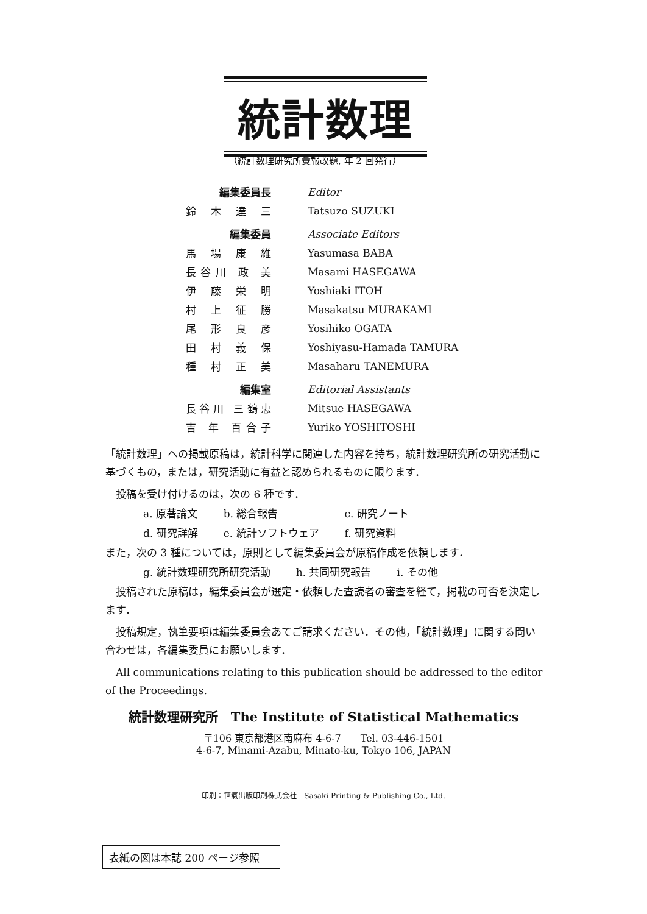統計数理
（統計数理研究所彙報改題, 年 2 回発行）
| 編集委員長 | Editor |
| 鈴 木 達 三 | Tatsuzo SUZUKI |
| 編集委員 | Associate Editors |
| 馬 場 康 維 | Yasumasa BABA |
| 長谷川 政 美 | Masami HASEGAWA |
| 伊 藤 栄 明 | Yoshiaki ITOH |
| 村 上 征 勝 | Masakatsu MURAKAMI |
| 尾 形 良 彦 | Yosihiko OGATA |
| 田 村 義 保 | Yoshiyasu-Hamada TAMURA |
| 種 村 正 美 | Masaharu TANEMURA |
| 編集室 | Editorial Assistants |
| 長谷川 三鶴恵 | Mitsue HASEGAWA |
| 吉 年 百合子 | Yuriko YOSHITOSHI |
「統計数理」への掲載原稿は，統計科学に関連した内容を持ち，統計数理研究所の研究活動に基づくもの，または，研究活動に有益と認められるものに限ります．
　投稿を受け付けるのは，次の 6 種です．
| a. 原著論文 | b. 総合報告 | c. 研究ノート |
| d. 研究詳解 | e. 統計ソフトウェア | f. 研究資料 |
また，次の 3 種については，原則として編集委員会が原稿作成を依頼します．
| g. 統計数理研究所研究活動 | h. 共同研究報告 | i. その他 |
　投稿された原稿は，編集委員会が選定・依頼した査読者の審査を経て，掲載の可否を決定します．
　投稿規定，執筆要項は編集委員会あてご請求ください．その他，「統計数理」に関する問い合わせは，各編集委員にお願いします．
　All communications relating to this publication should be addressed to the editor of the Proceedings.
統計数理研究所　The Institute of Statistical Mathematics
〒106 東京都港区南麻布 4-6-7　　Tel. 03-446-1501
4-6-7, Minami-Azabu, Minato-ku, Tokyo 106, JAPAN
印刷：笹氣出版印刷株式会社　Sasaki Printing & Publishing Co., Ltd.
表紙の図は本誌 200 ページ参照